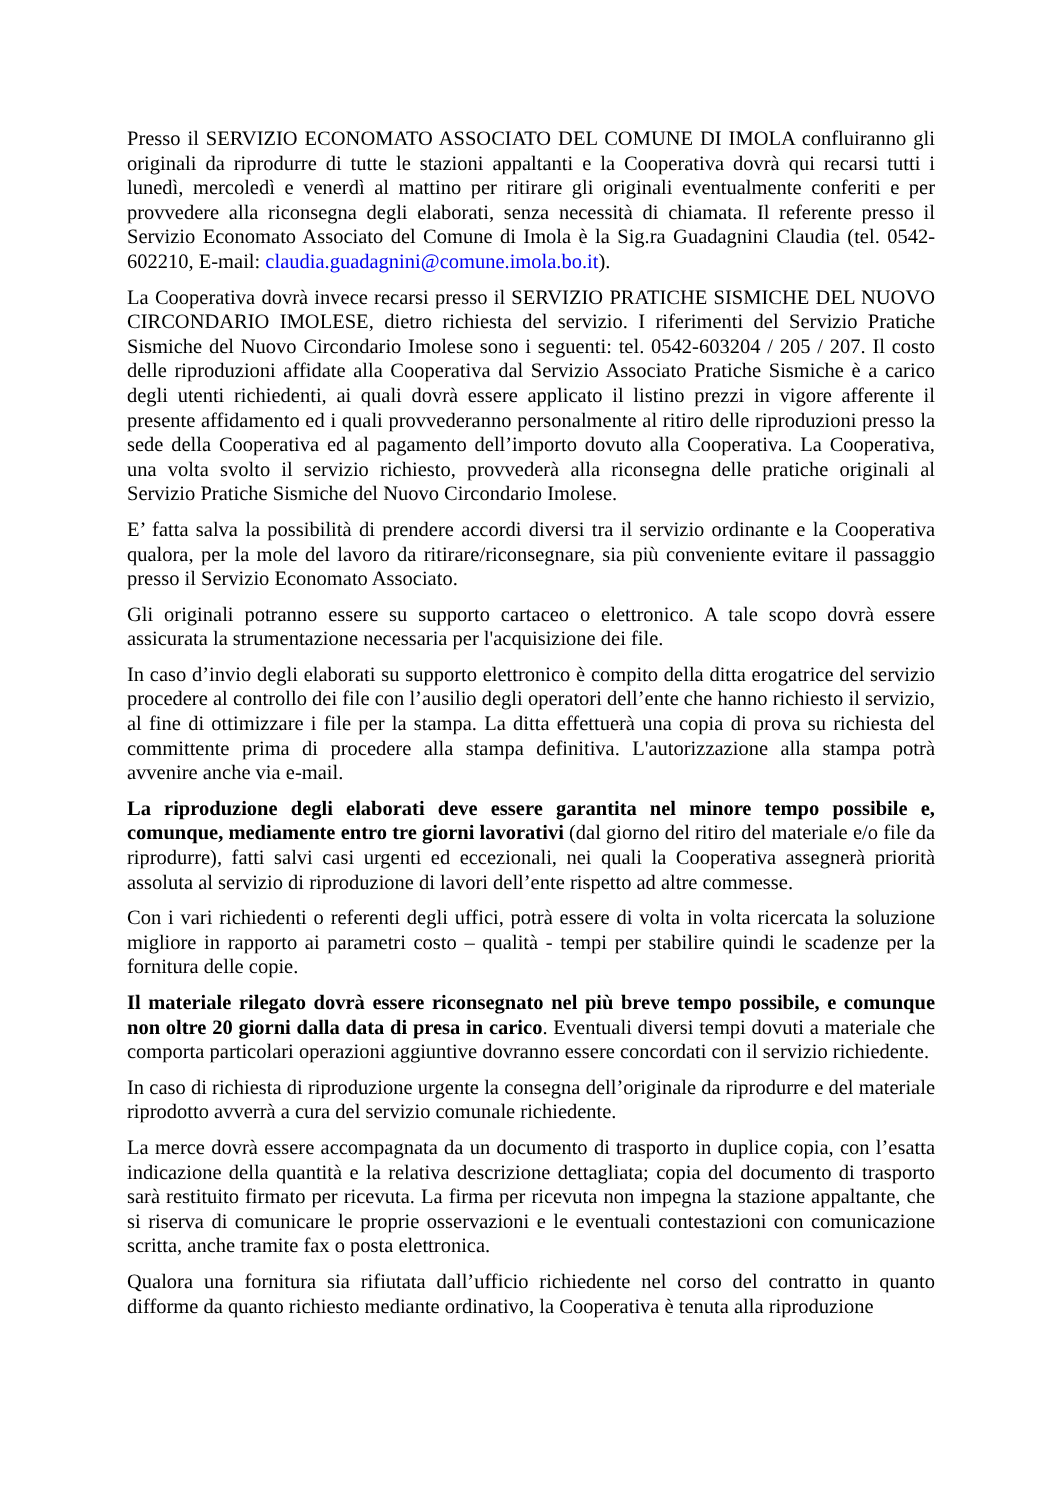Presso il SERVIZIO ECONOMATO ASSOCIATO DEL COMUNE DI IMOLA confluiranno gli originali da riprodurre di tutte le stazioni appaltanti e la Cooperativa dovrà qui recarsi tutti i lunedì, mercoledì e venerdì al mattino per ritirare gli originali eventualmente conferiti e per provvedere alla riconsegna degli elaborati, senza necessità di chiamata. Il referente presso il Servizio Economato Associato del Comune di Imola è la Sig.ra Guadagnini Claudia (tel. 0542-602210, E-mail: claudia.guadagnini@comune.imola.bo.it).
La Cooperativa dovrà invece recarsi presso il SERVIZIO PRATICHE SISMICHE DEL NUOVO CIRCONDARIO IMOLESE, dietro richiesta del servizio. I riferimenti del Servizio Pratiche Sismiche del Nuovo Circondario Imolese sono i seguenti: tel. 0542-603204 / 205 / 207. Il costo delle riproduzioni affidate alla Cooperativa dal Servizio Associato Pratiche Sismiche è a carico degli utenti richiedenti, ai quali dovrà essere applicato il listino prezzi in vigore afferente il presente affidamento ed i quali provvederanno personalmente al ritiro delle riproduzioni presso la sede della Cooperativa ed al pagamento dell’importo dovuto alla Cooperativa. La Cooperativa, una volta svolto il servizio richiesto, provvederà alla riconsegna delle pratiche originali al Servizio Pratiche Sismiche del Nuovo Circondario Imolese.
E’ fatta salva la possibilità di prendere accordi diversi tra il servizio ordinante e la Cooperativa qualora, per la mole del lavoro da ritirare/riconsegnare, sia più conveniente evitare il passaggio presso il Servizio Economato Associato.
Gli originali potranno essere su supporto cartaceo o elettronico. A tale scopo dovrà essere assicurata la strumentazione necessaria per l'acquisizione dei file.
In caso d’invio degli elaborati su supporto elettronico è compito della ditta erogatrice del servizio procedere al controllo dei file con l’ausilio degli operatori dell’ente che hanno richiesto il servizio, al fine di ottimizzare i file per la stampa. La ditta effettuerà una copia di prova su richiesta del committente prima di procedere alla stampa definitiva. L'autorizzazione alla stampa potrà avvenire anche via e-mail.
La riproduzione degli elaborati deve essere garantita nel minore tempo possibile e, comunque, mediamente entro tre giorni lavorativi (dal giorno del ritiro del materiale e/o file da riprodurre), fatti salvi casi urgenti ed eccezionali, nei quali la Cooperativa assegnerà priorità assoluta al servizio di riproduzione di lavori dell’ente rispetto ad altre commesse.
Con i vari richiedenti o referenti degli uffici, potrà essere di volta in volta ricercata la soluzione migliore in rapporto ai parametri costo – qualità - tempi per stabilire quindi le scadenze per la fornitura delle copie.
Il materiale rilegato dovrà essere riconsegnato nel più breve tempo possibile, e comunque non oltre 20 giorni dalla data di presa in carico. Eventuali diversi tempi dovuti a materiale che comporta particolari operazioni aggiuntive dovranno essere concordati con il servizio richiedente.
In caso di richiesta di riproduzione urgente la consegna dell’originale da riprodurre e del materiale riprodotto avverrà a cura del servizio comunale richiedente.
La merce dovrà essere accompagnata da un documento di trasporto in duplice copia, con l’esatta indicazione della quantità e la relativa descrizione dettagliata; copia del documento di trasporto sarà restituito firmato per ricevuta. La firma per ricevuta non impegna la stazione appaltante, che si riserva di comunicare le proprie osservazioni e le eventuali contestazioni con comunicazione scritta, anche tramite fax o posta elettronica.
Qualora una fornitura sia rifiutata dall’ufficio richiedente nel corso del contratto in quanto difforme da quanto richiesto mediante ordinativo, la Cooperativa è tenuta alla riproduzione